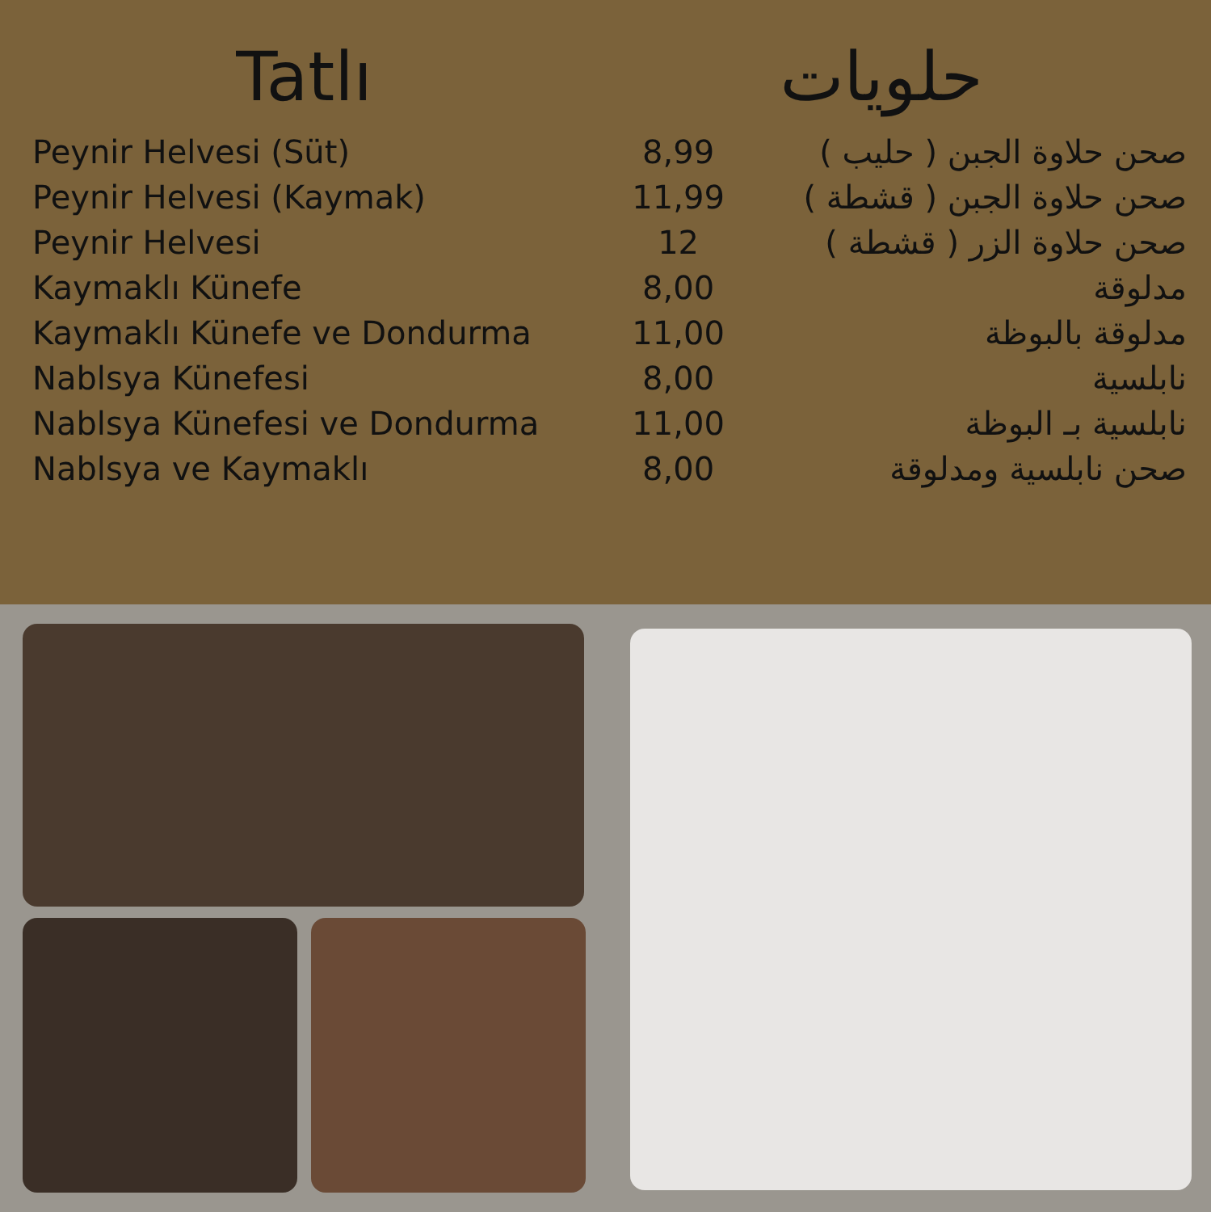Tatlı حلويات
| Peynir Helvesi (Süt) | 8,99 | صحن حلاوة الجبن ( حليب ) |
| Peynir Helvesi (Kaymak) | 11,99 | صحن حلاوة الجبن ( قشطة ) |
| Peynir Helvesi | 12 | صحن حلاوة الزر ( قشطة ) |
| Kaymaklı Künefe | 8,00 | مدلوقة |
| Kaymaklı Künefe ve Dondurma | 11,00 | مدلوقة بالبوظة |
| Nablsya Künefesi | 8,00 | نابلسية |
| Nablsya Künefesi ve Dondurma | 11,00 | نابلسية بـ البوظة |
| Nablsya ve Kaymaklı | 8,00 | صحن نابلسية ومدلوقة |